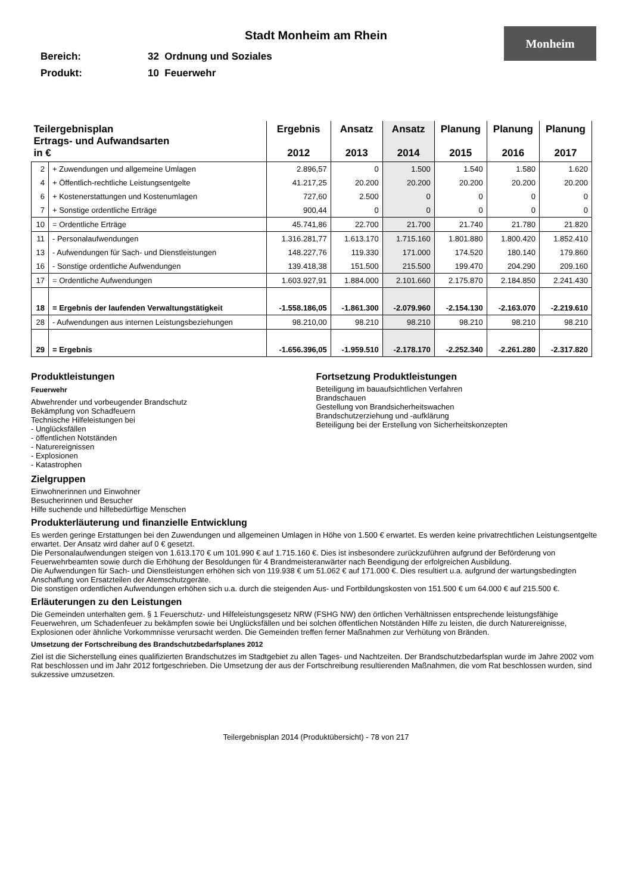Stadt Monheim am Rhein
Monheim
Bereich: 32 Ordnung und Soziales
Produkt: 10 Feuerwehr
| Teilergebnisplan Ertrags- und Aufwandsarten in € | | Ergebnis 2012 | Ansatz 2013 | Ansatz 2014 | Planung 2015 | Planung 2016 | Planung 2017 |
| --- | --- | --- | --- | --- | --- | --- | --- |
| 2 | + Zuwendungen und allgemeine Umlagen | 2.896,57 | 0 | 1.500 | 1.540 | 1.580 | 1.620 |
| 4 | + Öffentlich-rechtliche Leistungsentgelte | 41.217,25 | 20.200 | 20.200 | 20.200 | 20.200 | 20.200 |
| 6 | + Kostenerstattungen und Kostenumlagen | 727,60 | 2.500 | 0 | 0 | 0 | 0 |
| 7 | + Sonstige ordentliche Erträge | 900,44 | 0 | 0 | 0 | 0 | 0 |
| 10 | = Ordentliche Erträge | 45.741,86 | 22.700 | 21.700 | 21.740 | 21.780 | 21.820 |
| 11 | - Personalaufwendungen | 1.316.281,77 | 1.613.170 | 1.715.160 | 1.801.880 | 1.800.420 | 1.852.410 |
| 13 | - Aufwendungen für Sach- und Dienstleistungen | 148.227,76 | 119.330 | 171.000 | 174.520 | 180.140 | 179.860 |
| 16 | - Sonstige ordentliche Aufwendungen | 139.418,38 | 151.500 | 215.500 | 199.470 | 204.290 | 209.160 |
| 17 | = Ordentliche Aufwendungen | 1.603.927,91 | 1.884.000 | 2.101.660 | 2.175.870 | 2.184.850 | 2.241.430 |
| 18 | = Ergebnis der laufenden Verwaltungstätigkeit | -1.558.186,05 | -1.861.300 | -2.079.960 | -2.154.130 | -2.163.070 | -2.219.610 |
| 28 | - Aufwendungen aus internen Leistungsbeziehungen | 98.210,00 | 98.210 | 98.210 | 98.210 | 98.210 | 98.210 |
| 29 | = Ergebnis | -1.656.396,05 | -1.959.510 | -2.178.170 | -2.252.340 | -2.261.280 | -2.317.820 |
Produktleistungen
Feuerwehr
Abwehrender und vorbeugender Brandschutz
Bekämpfung von Schadfeuern
Technische Hilfeleistungen bei
- Unglücksfällen
- öffentlichen Notständen
- Naturereignissen
- Explosionen
- Katastrophen
Fortsetzung Produktleistungen
Beteiligung im bauaufsichtlichen Verfahren
Brandschauen
Gestellung von Brandsicherheitswachen
Brandschutzerziehung und -aufklärung
Beteiligung bei der Erstellung von Sicherheitskonzepten
Zielgruppen
Einwohnerinnen und Einwohner
Besucherinnen und Besucher
Hilfe suchende und hilfebedürftige Menschen
Produkterläuterung und finanzielle Entwicklung
Es werden geringe Erstattungen bei den Zuwendungen und allgemeinen Umlagen in Höhe von 1.500 € erwartet. Es werden keine privatrechtlichen Leistungsentgelte erwartet. Der Ansatz wird daher auf 0 € gesetzt.
Die Personalaufwendungen steigen von 1.613.170 € um 101.990 € auf 1.715.160 €. Dies ist insbesondere zurückzuführen aufgrund der Beförderung von Feuerwehrbeamten sowie durch die Erhöhung der Besoldungen für 4 Brandmeisteranwärter nach Beendigung der erfolgreichen Ausbildung.
Die Aufwendungen für Sach- und Dienstleistungen erhöhen sich von 119.938 € um 51.062 € auf 171.000 €. Dies resultiert u.a. aufgrund der wartungsbedingten Anschaffung von Ersatzteilen der Atemschutzgeräte.
Die sonstigen ordentlichen Aufwendungen erhöhen sich u.a. durch die steigenden Aus- und Fortbildungskosten von 151.500 € um 64.000 € auf 215.500 €.
Erläuterungen zu den Leistungen
Die Gemeinden unterhalten gem. § 1 Feuerschutz- und Hilfeleistungsgesetz NRW (FSHG NW) den örtlichen Verhältnissen entsprechende leistungsfähige Feuerwehren, um Schadenfeuer zu bekämpfen sowie bei Unglücksfällen und bei solchen öffentlichen Notständen Hilfe zu leisten, die durch Naturereignisse, Explosionen oder ähnliche Vorkommnisse verursacht werden. Die Gemeinden treffen ferner Maßnahmen zur Verhütung von Bränden.
Umsetzung der Fortschreibung des Brandschutzbedarfsplanes 2012
Ziel ist die Sicherstellung eines qualifizierten Brandschutzes im Stadtgebiet zu allen Tages- und Nachtzeiten. Der Brandschutzbedarfsplan wurde im Jahre 2002 vom Rat beschlossen und im Jahr 2012 fortgeschrieben. Die Umsetzung der aus der Fortschreibung resultierenden Maßnahmen, die vom Rat beschlossen wurden, sind sukzessive umzusetzen.
Teilergebnisplan 2014 (Produktübersicht) - 78 von 217